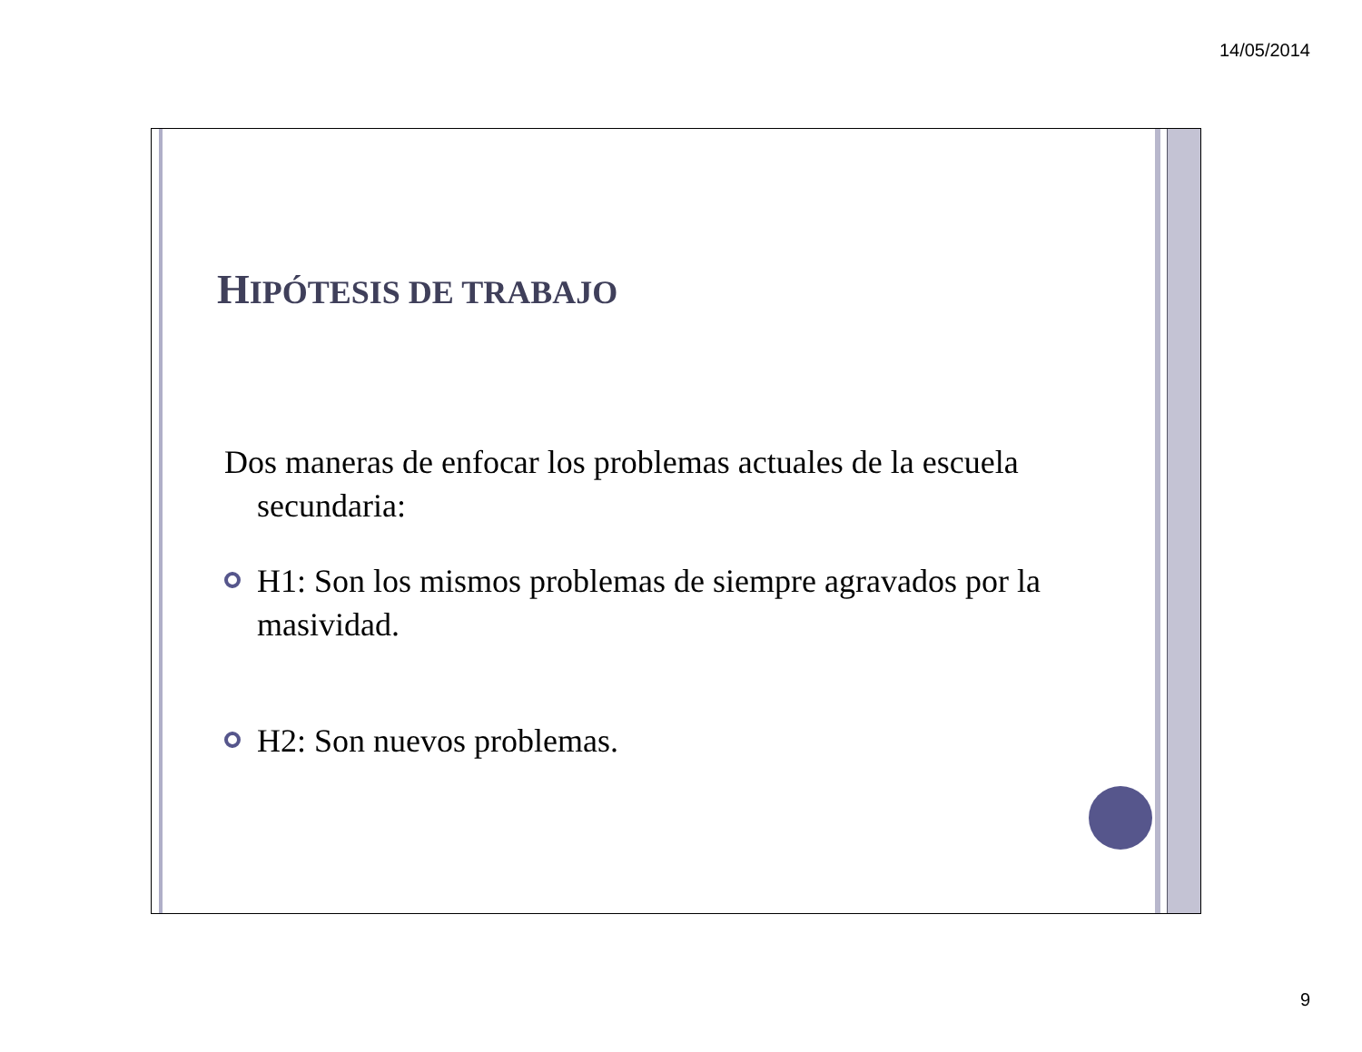14/05/2014
HIPÓTESIS DE TRABAJO
Dos maneras de enfocar los problemas actuales de la escuela secundaria:
H1: Son los mismos problemas de siempre agravados por la masividad.
H2: Son nuevos problemas.
9